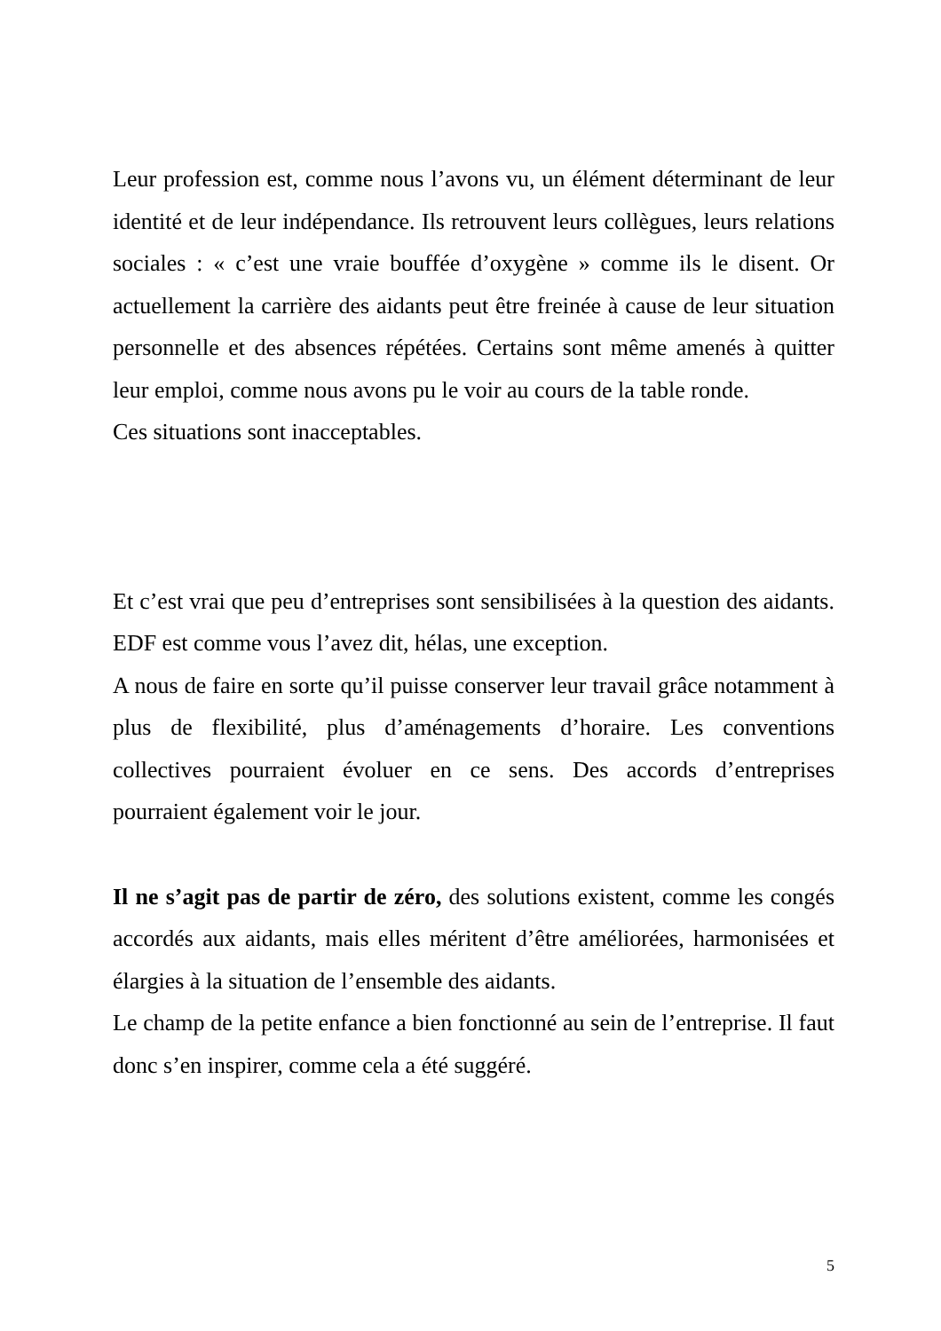Leur profession est, comme nous l’avons vu, un élément déterminant de leur identité et de leur indépendance. Ils retrouvent leurs collègues, leurs relations sociales : « c’est une vraie bouffée d’oxygène » comme ils le disent. Or actuellement la carrière des aidants peut être freinée à cause de leur situation personnelle et des absences répétées. Certains sont même amenés à quitter leur emploi, comme nous avons pu le voir au cours de la table ronde.
Ces situations sont inacceptables.
Et c’est vrai que peu d’entreprises sont sensibilisées à la question des aidants. EDF est comme vous l’avez dit, hélas, une exception.
A nous de faire en sorte qu’il puisse conserver leur travail grâce notamment à plus de flexibilité, plus d’aménagements d’horaire. Les conventions collectives pourraient évoluer en ce sens. Des accords d’entreprises pourraient également voir le jour.
Il ne s’agit pas de partir de zéro, des solutions existent, comme les congés accordés aux aidants, mais elles méritent d’être améliorées, harmonisées et élargies à la situation de l’ensemble des aidants.
Le champ de la petite enfance a bien fonctionné au sein de l’entreprise. Il faut donc s’en inspirer, comme cela a été suggéré.
5